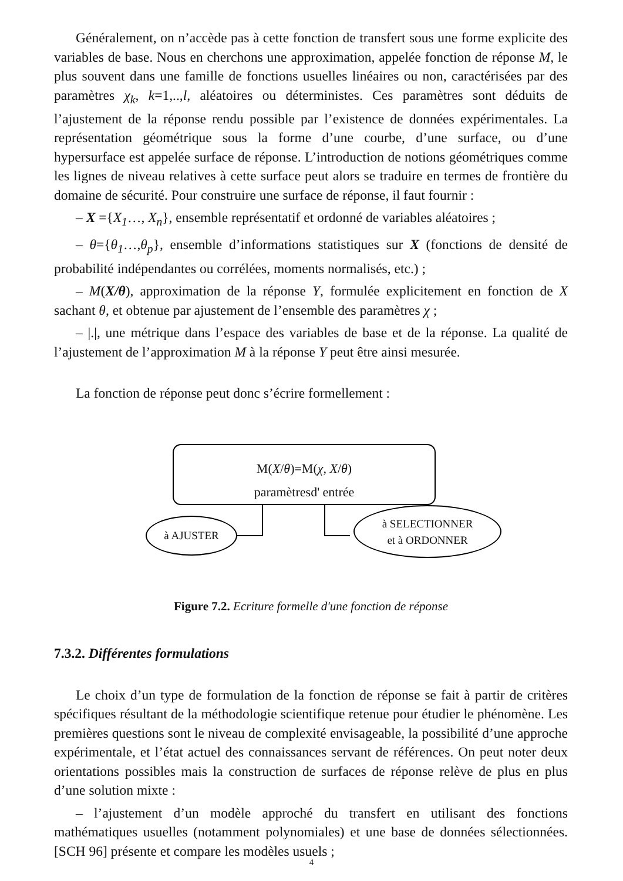Généralement, on n’accède pas à cette fonction de transfert sous une forme explicite des variables de base. Nous en cherchons une approximation, appelée fonction de réponse M, le plus souvent dans une famille de fonctions usuelles linéaires ou non, caractérisées par des paramètres χ<sub>k</sub>, k=1,..,l, aléatoires ou déterministes. Ces paramètres sont déduits de l’ajustement de la réponse rendu possible par l’existence de données expérimentales. La représentation géométrique sous la forme d’une courbe, d’une surface, ou d’une hypersurface est appelée surface de réponse. L’introduction de notions géométriques comme les lignes de niveau relatives à cette surface peut alors se traduire en termes de frontière du domaine de sécurité. Pour construire une surface de réponse, il faut fournir :
– X ={X<sub>1</sub>…, X<sub>n</sub>}, ensemble représentatif et ordonné de variables aléatoires ;
– θ={θ<sub>1</sub>…,θ<sub>p</sub>}, ensemble d’informations statistiques sur X (fonctions de densité de probabilité indépendantes ou corrélées, moments normalisés, etc.) ;
– M(X/θ), approximation de la réponse Y, formulée explicitement en fonction de X sachant θ, et obtenue par ajustement de l’ensemble des paramètres χ ;
– |.|, une métrique dans l’espace des variables de base et de la réponse. La qualité de l’ajustement de l’approximation M à la réponse Y peut être ainsi mesurée.
La fonction de réponse peut donc s’écrire formellement :
M(X/θ)=M(χ, X/θ)
paramètresd' entrée
à AJUSTER
à SELECTIONNER
et à ORDONNER
Figure 7.2. Ecriture formelle d'une fonction de réponse
7.3.2. Différentes formulations
Le choix d’un type de formulation de la fonction de réponse se fait à partir de critères spécifiques résultant de la méthodologie scientifique retenue pour étudier le phénomène. Les premières questions sont le niveau de complexité envisageable, la possibilité d’une approche expérimentale, et l’état actuel des connaissances servant de références. On peut noter deux orientations possibles mais la construction de surfaces de réponse relève de plus en plus d’une solution mixte :
– l’ajustement d’un modèle approché du transfert en utilisant des fonctions mathématiques usuelles (notamment polynomiales) et une base de données sélectionnées. [SCH 96] présente et compare les modèles usuels ;
4